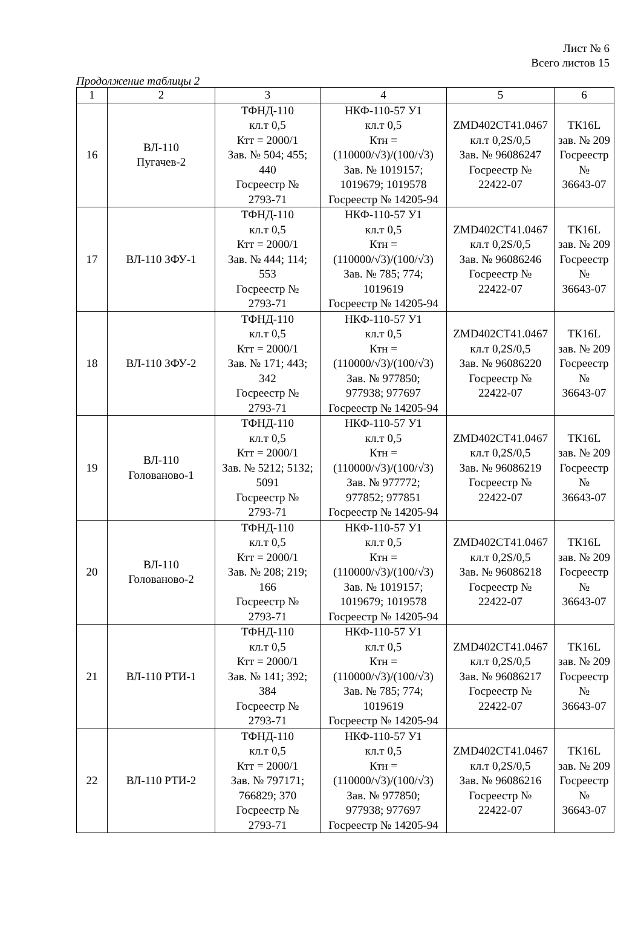Лист № 6
Всего листов 15
Продолжение таблицы 2
| 1 | 2 | 3 | 4 | 5 | 6 |
| --- | --- | --- | --- | --- | --- |
| 16 | ВЛ-110 Пугачев-2 | ТФНД-110 кл.т 0,5 Ктт = 2000/1 Зав. № 504; 455; 440 Госреестр № 2793-71 | НКФ-110-57 У1 кл.т 0,5 Ктн = (110000/√3)/(100/√3) Зав. № 1019157; 1019679; 1019578 Госреестр № 14205-94 | ZMD402CT41.0467 кл.т 0,2S/0,5 Зав. № 96086247 Госреестр № 22422-07 | ТК16L зав. № 209 Госреестр № 36643-07 |
| 17 | ВЛ-110 ЗФУ-1 | ТФНД-110 кл.т 0,5 Ктт = 2000/1 Зав. № 444; 114; 553 Госреестр № 2793-71 | НКФ-110-57 У1 кл.т 0,5 Ктн = (110000/√3)/(100/√3) Зав. № 785; 774; 1019619 Госреестр № 14205-94 | ZMD402CT41.0467 кл.т 0,2S/0,5 Зав. № 96086246 Госреестр № 22422-07 | ТК16L зав. № 209 Госреестр № 36643-07 |
| 18 | ВЛ-110 ЗФУ-2 | ТФНД-110 кл.т 0,5 Ктт = 2000/1 Зав. № 171; 443; 342 Госреестр № 2793-71 | НКФ-110-57 У1 кл.т 0,5 Ктн = (110000/√3)/(100/√3) Зав. № 977850; 977938; 977697 Госреестр № 14205-94 | ZMD402CT41.0467 кл.т 0,2S/0,5 Зав. № 96086220 Госреестр № 22422-07 | ТК16L зав. № 209 Госреестр № 36643-07 |
| 19 | ВЛ-110 Голованово-1 | ТФНД-110 кл.т 0,5 Ктт = 2000/1 Зав. № 5212; 5132; 5091 Госреестр № 2793-71 | НКФ-110-57 У1 кл.т 0,5 Ктн = (110000/√3)/(100/√3) Зав. № 977772; 977852; 977851 Госреестр № 14205-94 | ZMD402CT41.0467 кл.т 0,2S/0,5 Зав. № 96086219 Госреестр № 22422-07 | ТК16L зав. № 209 Госреестр № 36643-07 |
| 20 | ВЛ-110 Голованово-2 | ТФНД-110 кл.т 0,5 Ктт = 2000/1 Зав. № 208; 219; 166 Госреестр № 2793-71 | НКФ-110-57 У1 кл.т 0,5 Ктн = (110000/√3)/(100/√3) Зав. № 1019157; 1019679; 1019578 Госреестр № 14205-94 | ZMD402CT41.0467 кл.т 0,2S/0,5 Зав. № 96086218 Госреестр № 22422-07 | ТК16L зав. № 209 Госреестр № 36643-07 |
| 21 | ВЛ-110 РТИ-1 | ТФНД-110 кл.т 0,5 Ктт = 2000/1 Зав. № 141; 392; 384 Госреестр № 2793-71 | НКФ-110-57 У1 кл.т 0,5 Ктн = (110000/√3)/(100/√3) Зав. № 785; 774; 1019619 Госреестр № 14205-94 | ZMD402CT41.0467 кл.т 0,2S/0,5 Зав. № 96086217 Госреестр № 22422-07 | ТК16L зав. № 209 Госреестр № 36643-07 |
| 22 | ВЛ-110 РТИ-2 | ТФНД-110 кл.т 0,5 Ктт = 2000/1 Зав. № 797171; 766829; 370 Госреестр № 2793-71 | НКФ-110-57 У1 кл.т 0,5 Ктн = (110000/√3)/(100/√3) Зав. № 977850; 977938; 977697 Госреестр № 14205-94 | ZMD402CT41.0467 кл.т 0,2S/0,5 Зав. № 96086216 Госреестр № 22422-07 | ТК16L зав. № 209 Госреестр № 36643-07 |